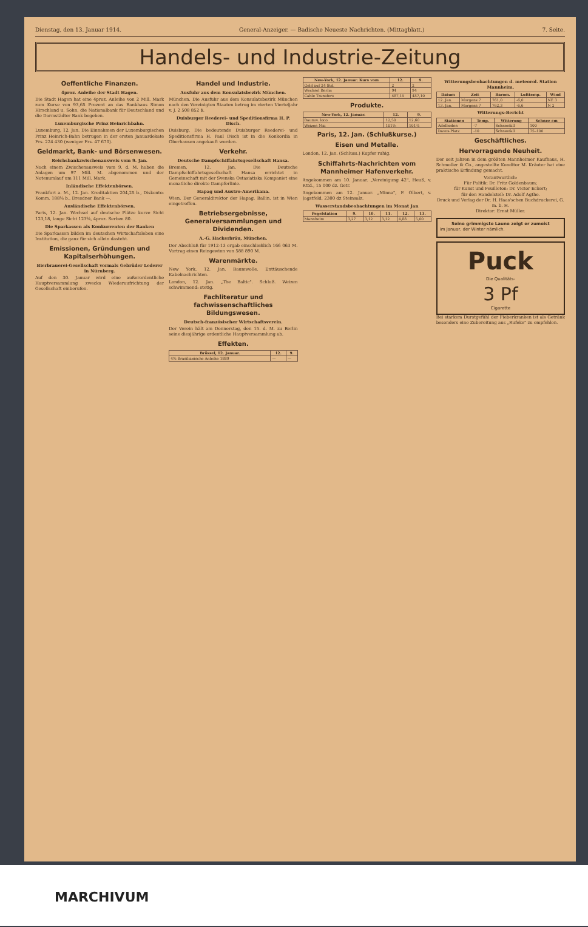Dienstag, den 13. Januar 1914. General-Anzeiger. — Badische Neueste Nachrichten. (Mittagblatt.) 7. Seite.
Handels- und Industrie-Zeitung
Oeffentliche Finanzen.
4proz. Anleihe der Stadt Hagen.
Die Stadt Hagen hat eine 4proz. Anleihe von 2 Mill. Mark zum Kurse von 93,65 Prozent an das Bankhaus Simon Hirschland u. Sohn, die Nationalbank für Deutschland und die Darmstädter Bank begeben.
Luxemburgische Prinz Heinrichbahn.
Luxemburg, 12. Jan. Die Einnahmen der Luxemburgischen Prinz Heinrich-Bahn betrugen in der ersten Januardekate Frs. 224 430 (weniger Frs. 47 670).
Geldmarkt, Bank- und Börsenwesen.
Reichsbankzwischenausweis vom 9. Jan.
Nach einem Zwischenausweis vom 9. d. M. haben die Anlagen um 97 Mill. M. abgenommen und der Notenumlauf um 111 Mill. Mark.
Inländische Effektenbörsen.
Frankfurt a. M., 12. Jan. Kreditaktien 204,25 b., Diskonto-Komm. 188⅛ b., Dresdner Bank —.
Ausländische Effektenbörsen.
Paris, 12. Jan. Wechsel auf deutsche Plätze kurze Sicht 123,18, lange Sicht 123⅝, 4proz. Serben 80.
Die Sparkassen als Konkurrenten der Banken
Die Sparkassen bilden im deutschen Wirtschaftsleben eine Institution, die ganz für sich allein dasteht.
Emissionen, Gründungen und Kapitalserhöhungen.
Bierbrauerei-Gesellschaft vormals Gebrüder Lederer in Nürnberg.
Auf den 30. Januar wird eine außerordentliche Hauptversammlung zwecks Wiederaufrichtung der Gesellschaft einberufen.
Handel und Industrie.
Ausfuhr aus dem Konsulatsbezirk München.
München. Die Ausfuhr aus dem Konsulatsbezirk München nach den Vereinigten Staaten betrug im vierten Vierteljahr v. J. 2 508 852 $.
Duisburger Reederei- und Speditionsfirma H. P. Disch.
Duisburg. Die bedeutende Duisburger Reederei- und Speditionsfirma H. Paul Disch ist in die Konkordia in Oberhausen angekauft worden.
Verkehr.
Deutsche Dampfschiffahrtsgesellschaft Hansa.
Bremen, 12. Jan. Die Deutsche Dampfschiffahrtsgesellschaft Hansa errichtet in Gemeinschaft mit der Svenska Ostasiatiska Kompaniet eine monatliche direkte Dampferlinie.
Hapag und Austro-Amerikana.
Wien. Der Generaldirektor der Hapag, Ballin, ist in Wien eingetroffen.
Betriebsergebnisse, Generalversammlungen und Dividenden.
A.-G. Hackerbräu, München.
Der Abschluß für 1912-13 ergab einschließlich 166 063 M. Vortrag einen Reingewinn von 588 890 M.
Warenmärkte.
New York, 12. Jan. Baumwolle. Enttäuschende Kabelnachrichten.
London, 12. Jan. „The Baltic". Schluß. Weizen schwimmend: stetig.
Fachliteratur und fachwissenschaftliches Bildungswesen.
Deutsch-französischer Wirtschaftsverein.
Der Verein hält am Donnerstag, den 15. d. M. zu Berlin seine diesjährige ordentliche Hauptversammlung ab.
Effekten.
| Brüssel, 12. Januar. | 12. | 9. |
| --- | --- | --- |
| 4% Brasilianische Anleihe 1889 | — | — |
| New-York, 12. Januar. Kurs vom | 12. | 9. |
| --- | --- | --- |
| Geld auf 24 Std. | 2 | 2 |
| Wechsel Berlin | 94 | 94 |
| Cable Transfers | 487,15 | 487,10 |
Produkte.
| New-York, 12. Januar. | 12. | 9. |
| --- | --- | --- |
| Baumw. loco | 12,50 | 12,60 |
| Weizen Mai | 101⅛ | 101⅞ |
Paris, 12. Jan. (Schlußkurse.)
Eisen und Metalle.
London, 12. Jan. (Schluss.) Kupfer ruhig.
Schiffahrts-Nachrichten vom Mannheimer Hafenverkehr.
Angekommen am 10. Januar. „Vereinigung 42", Heuß, v. Rttd., 15 000 dz. Getr.
Angekommen am 12. Januar. „Minna", F. Olbert, v. Jagstfeld, 2300 dz Steinsalz.
Wasserstandsbeobachtungen im Monat Jan
| Pegelstation | 9. | 10. | 11. | 12. | 13. |
| --- | --- | --- | --- | --- | --- |
| Mannheim | 3,27 | 3,12 | 3,12 | 4,88 | 5,00 |
Witterungsbeobachtungen d. meteorol. Station Mannheim.
| Datum | Zeit | Barom. | Lufttemp. | Wind |
| --- | --- | --- | --- | --- |
| 12. Jan. | Morgens 7 | 761,0 | -6,0 | NE 3 |
| 13. Jan. | Morgens 7 | 762,3 | -6,6 | N 2 |
Witterungs-Bericht
| Stationen | Temp. | Witterung | Schnee cm |
| --- | --- | --- | --- |
| Adelboden | -7 | Schneefall | 100 |
| Davos-Platz | -10 | Schneefall | 75–100 |
Geschäftliches.
Hervorragende Neuheit.
Der seit Jahren in dem größten Mannheimer Kaufhaus, H. Schmoller & Co., angestellte Konditor M. Kräuter hat eine praktische Erfindung gemacht.
Verantwortlich:
Für Politik: Dr. Fritz Goldenbaum;
für Kunst und Feuilleton: Dr. Victor Eckert;
für den Handelsteil: Dr. Adolf Agthe.
Druck und Verlag der Dr. H. Haas'schen Buchdruckerei, G. m. b. H.
Direktor: Ernst Müller.
Seine grimmigste Laune zeigt er zumeist
im Januar, der Winter nämlich.
Puck
Die Qualitäts-
3 Pf
Cigarette
Bei starkem Durstgefühl der Fieberkranken ist als Getränk besonders eine Zubereitung aus „Rufeke" zu empfehlen.
MARCHIVUM